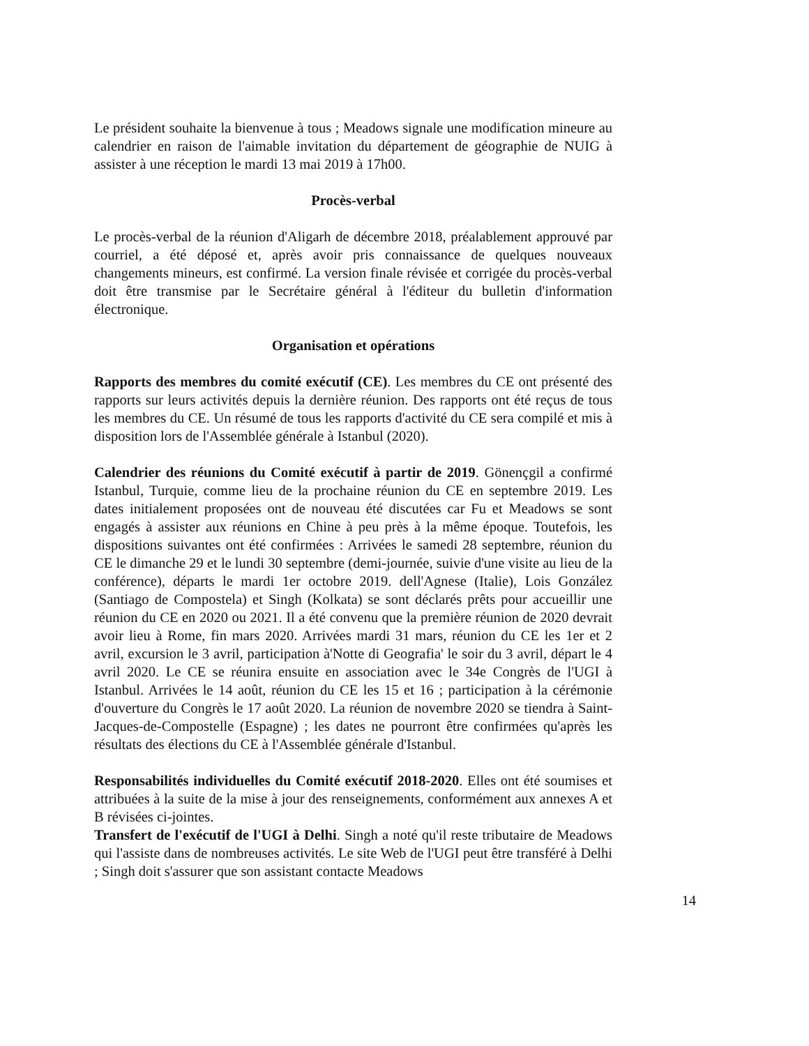Le président souhaite la bienvenue à tous ; Meadows signale une modification mineure au calendrier en raison de l'aimable invitation du département de géographie de NUIG à assister à une réception le mardi 13 mai 2019 à 17h00.
Procès-verbal
Le procès-verbal de la réunion d'Aligarh de décembre 2018, préalablement approuvé par courriel, a été déposé et, après avoir pris connaissance de quelques nouveaux changements mineurs, est confirmé. La version finale révisée et corrigée du procès-verbal doit être transmise par le Secrétaire général à l'éditeur du bulletin d'information électronique.
Organisation et opérations
Rapports des membres du comité exécutif (CE). Les membres du CE ont présenté des rapports sur leurs activités depuis la dernière réunion. Des rapports ont été reçus de tous les membres du CE. Un résumé de tous les rapports d'activité du CE sera compilé et mis à disposition lors de l'Assemblée générale à Istanbul (2020).
Calendrier des réunions du Comité exécutif à partir de 2019. Gönençgil a confirmé Istanbul, Turquie, comme lieu de la prochaine réunion du CE en septembre 2019. Les dates initialement proposées ont de nouveau été discutées car Fu et Meadows se sont engagés à assister aux réunions en Chine à peu près à la même époque. Toutefois, les dispositions suivantes ont été confirmées : Arrivées le samedi 28 septembre, réunion du CE le dimanche 29 et le lundi 30 septembre (demi-journée, suivie d'une visite au lieu de la conférence), départs le mardi 1er octobre 2019. dell'Agnese (Italie), Lois González (Santiago de Compostela) et Singh (Kolkata) se sont déclarés prêts pour accueillir une réunion du CE en 2020 ou 2021. Il a été convenu que la première réunion de 2020 devrait avoir lieu à Rome, fin mars 2020. Arrivées mardi 31 mars, réunion du CE les 1er et 2 avril, excursion le 3 avril, participation à'Notte di Geografia' le soir du 3 avril, départ le 4 avril 2020. Le CE se réunira ensuite en association avec le 34e Congrès de l'UGI à Istanbul. Arrivées le 14 août, réunion du CE les 15 et 16 ; participation à la cérémonie d'ouverture du Congrès le 17 août 2020. La réunion de novembre 2020 se tiendra à Saint-Jacques-de-Compostelle (Espagne) ; les dates ne pourront être confirmées qu'après les résultats des élections du CE à l'Assemblée générale d'Istanbul.
Responsabilités individuelles du Comité exécutif 2018-2020. Elles ont été soumises et attribuées à la suite de la mise à jour des renseignements, conformément aux annexes A et B révisées ci-jointes.
Transfert de l'exécutif de l'UGI à Delhi. Singh a noté qu'il reste tributaire de Meadows qui l'assiste dans de nombreuses activités. Le site Web de l'UGI peut être transféré à Delhi ; Singh doit s'assurer que son assistant contacte Meadows
14